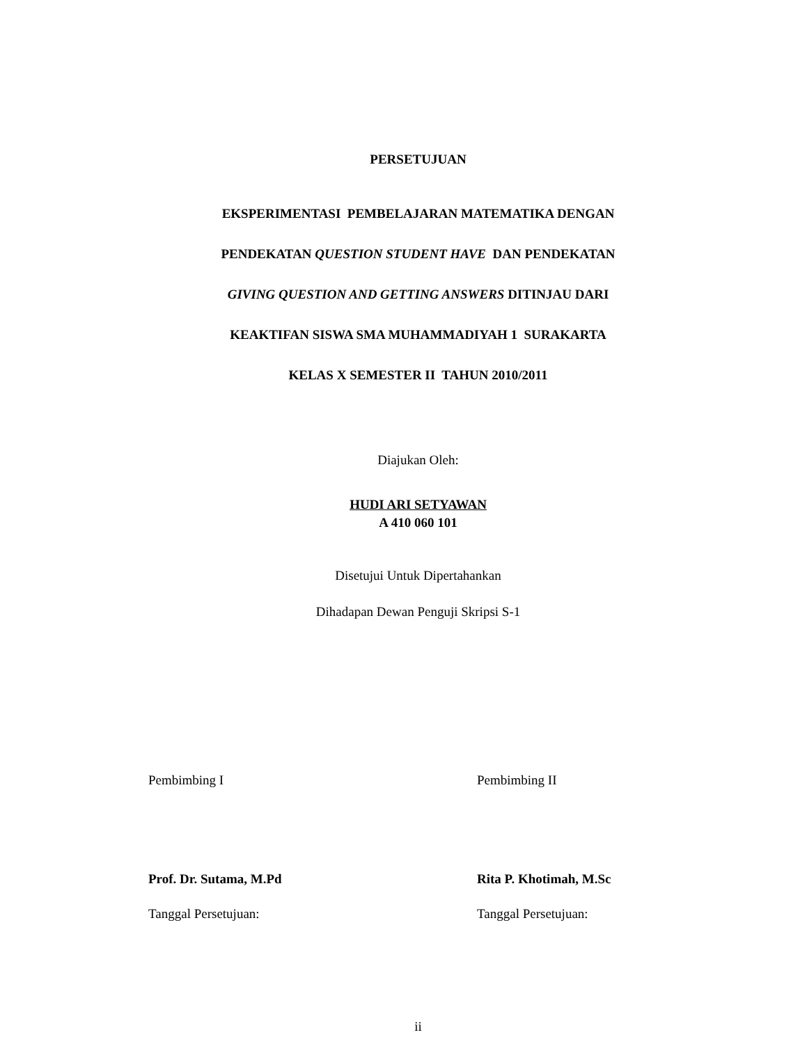PERSETUJUAN
EKSPERIMENTASI PEMBELAJARAN MATEMATIKA DENGAN
PENDEKATAN QUESTION STUDENT HAVE DAN PENDEKATAN
GIVING QUESTION AND GETTING ANSWERS DITINJAU DARI
KEAKTIFAN SISWA SMA MUHAMMADIYAH 1 SURAKARTA
KELAS X SEMESTER II TAHUN 2010/2011
Diajukan Oleh:
HUDI ARI SETYAWAN
A 410 060 101
Disetujui Untuk Dipertahankan
Dihadapan Dewan Penguji Skripsi S-1
Pembimbing I Pembimbing II
Prof. Dr. Sutama, M.Pd Rita P. Khotimah, M.Sc
Tanggal Persetujuan: Tanggal Persetujuan:
ii